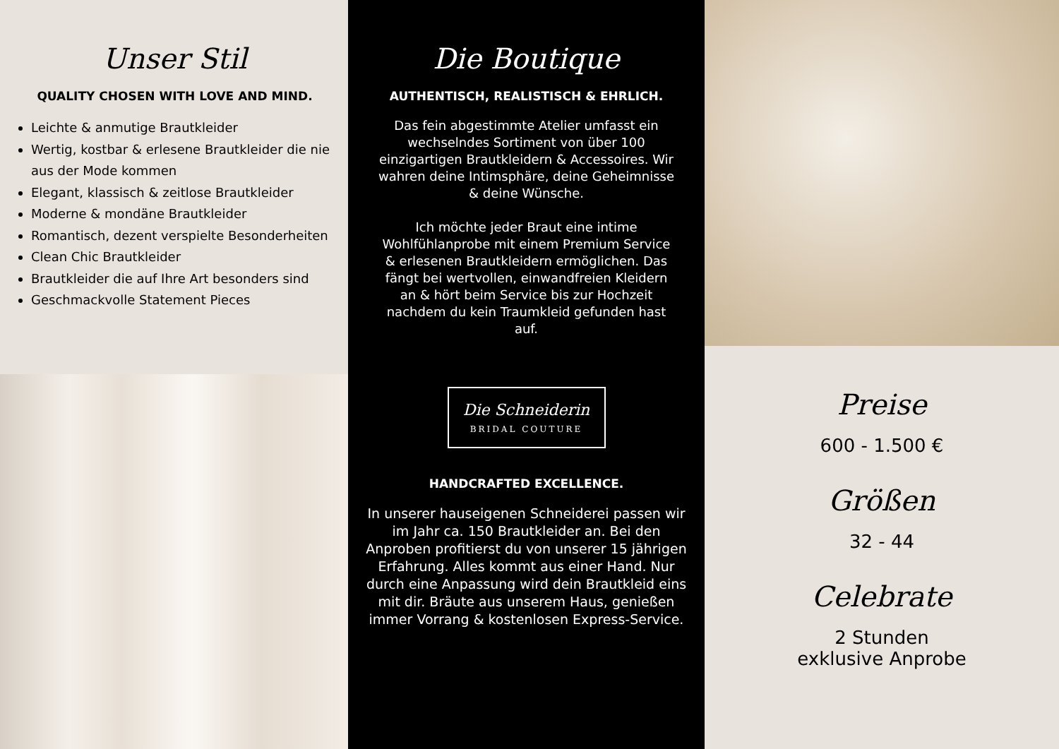Unser Stil
QUALITY CHOSEN WITH LOVE AND MIND.
Leichte & anmutige Brautkleider
Wertig, kostbar & erlesene Brautkleider die nie aus der Mode kommen
Elegant, klassisch & zeitlose Brautkleider
Moderne & mondäne Brautkleider
Romantisch, dezent verspielte Besonderheiten
Clean Chic Brautkleider
Brautkleider die auf Ihre Art besonders sind
Geschmackvolle Statement Pieces
Die Boutique
AUTHENTISCH, REALISTISCH & EHRLICH.
Das fein abgestimmte Atelier umfasst ein wechselndes Sortiment von über 100 einzigartigen Brautkleidern & Accessoires. Wir wahren deine Intimsphäre, deine Geheimnisse & deine Wünsche.
Ich möchte jeder Braut eine intime Wohlfühlanprobe mit einem Premium Service & erlesenen Brautkleidern ermöglichen. Das fängt bei wertvollen, einwandfreien Kleidern an & hört beim Service bis zur Hochzeit nachdem du kein Traumkleid gefunden hast auf.
Die Schneiderin
BRIDAL COUTURE
HANDCRAFTED EXCELLENCE.
In unserer hauseigenen Schneiderei passen wir im Jahr ca. 150 Brautkleider an. Bei den Anproben profitierst du von unserer 15 jährigen Erfahrung. Alles kommt aus einer Hand. Nur durch eine Anpassung wird dein Brautkleid eins mit dir. Bräute aus unserem Haus, genießen immer Vorrang & kostenlosen Express-Service.
Preise
600 - 1.500 €
Größen
32 - 44
Celebrate
2 Stunden
exklusive Anprobe